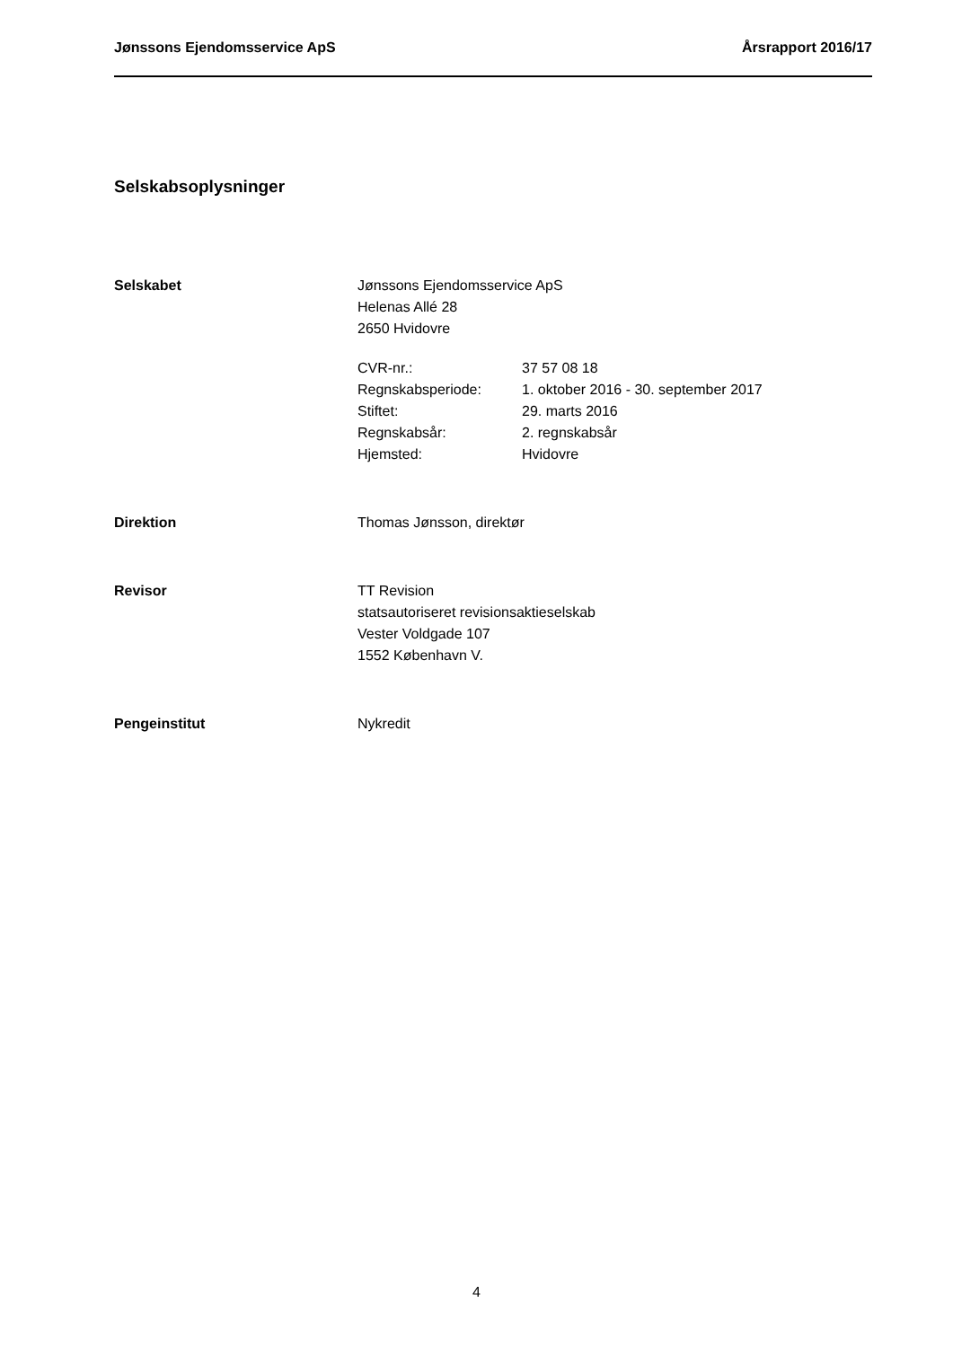Jønssons Ejendomsservice ApS Årsrapport 2016/17
Selskabsoplysninger
Selskabet Jønssons Ejendomsservice ApS
Helenas Allé 28
2650 Hvidovre
CVR-nr.:
Regnskabsperiode:
Stiftet:
Regnskabsår:
Hjemsted:
37 57 08 18
1. oktober 2016 - 30. september 2017
29. marts 2016
2. regnskabsår
Hvidovre
Direktion Thomas Jønsson, direktør
Revisor TT Revision
statsautoriseret revisionsaktieselskab
Vester Voldgade 107
1552 København V.
Pengeinstitut Nykredit
4